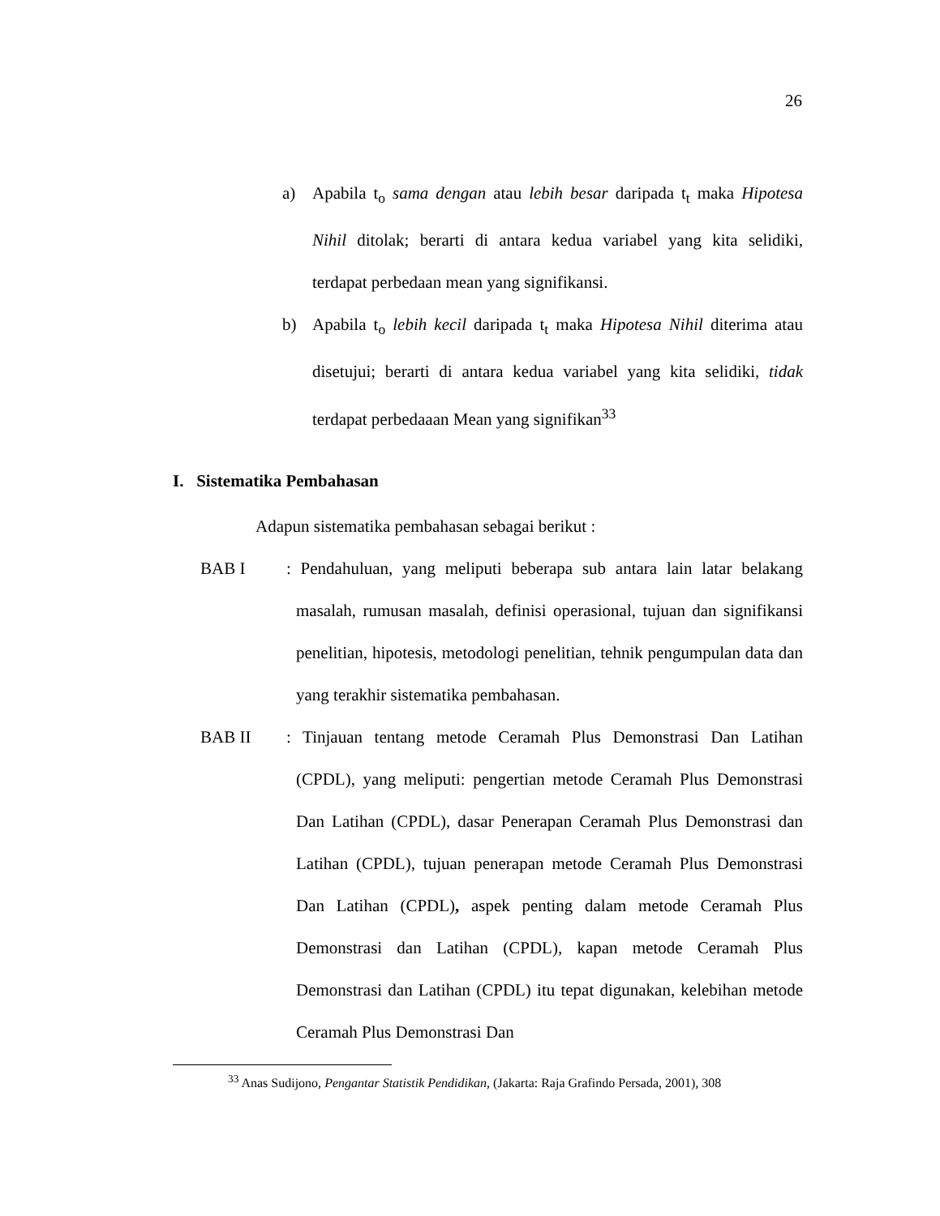26
a) Apabila t<sub>o</sub> sama dengan atau lebih besar daripada t<sub>t</sub> maka Hipotesa Nihil ditolak; berarti di antara kedua variabel yang kita selidiki, terdapat perbedaan mean yang signifikansi.
b) Apabila t<sub>o</sub> lebih kecil daripada t<sub>t</sub> maka Hipotesa Nihil diterima atau disetujui; berarti di antara kedua variabel yang kita selidiki, tidak terdapat perbedaaan Mean yang signifikan<sup>33</sup>
I. Sistematika Pembahasan
Adapun sistematika pembahasan sebagai berikut :
BAB I: Pendahuluan, yang meliputi beberapa sub antara lain latar belakang masalah, rumusan masalah, definisi operasional, tujuan dan signifikansi penelitian, hipotesis, metodologi penelitian, tehnik pengumpulan data dan yang terakhir sistematika pembahasan.
BAB II: Tinjauan tentang metode Ceramah Plus Demonstrasi Dan Latihan (CPDL), yang meliputi: pengertian metode Ceramah Plus Demonstrasi Dan Latihan (CPDL), dasar Penerapan Ceramah Plus Demonstrasi dan Latihan (CPDL), tujuan penerapan metode Ceramah Plus Demonstrasi Dan Latihan (CPDL), aspek penting dalam metode Ceramah Plus Demonstrasi dan Latihan (CPDL), kapan metode Ceramah Plus Demonstrasi dan Latihan (CPDL) itu tepat digunakan, kelebihan metode Ceramah Plus Demonstrasi Dan
<sup>33</sup> Anas Sudijono, Pengantar Statistik Pendidikan, (Jakarta: Raja Grafindo Persada, 2001), 308